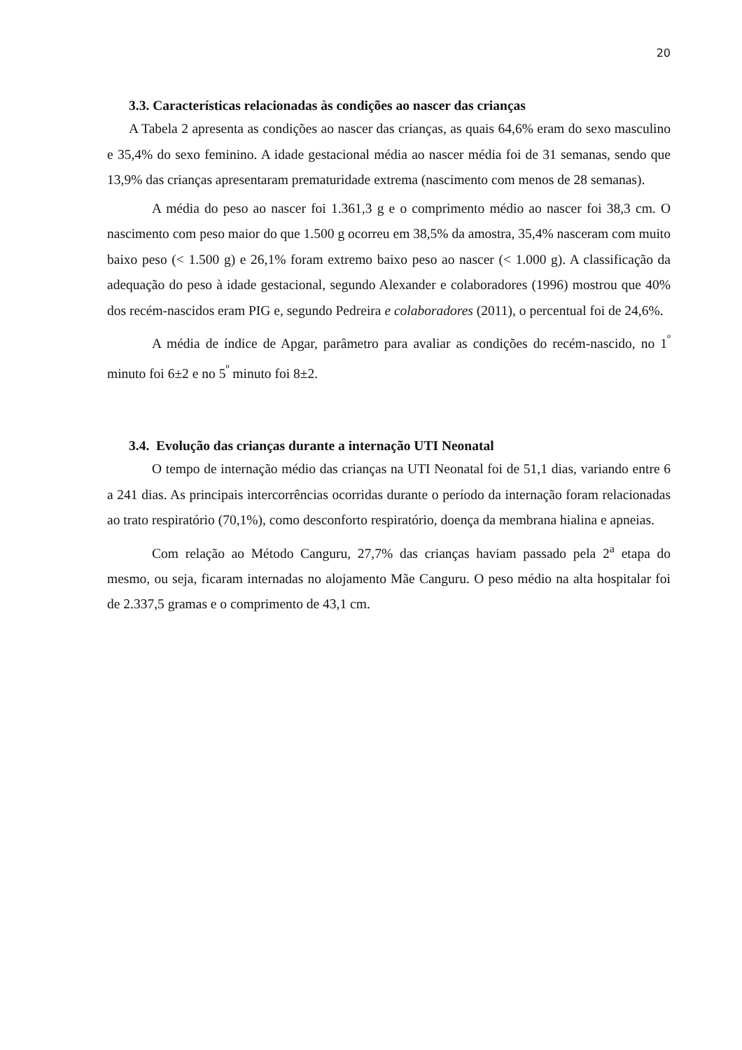20
3.3. Características relacionadas às condições ao nascer das crianças
A Tabela 2 apresenta as condições ao nascer das crianças, as quais 64,6% eram do sexo masculino e 35,4% do sexo feminino. A idade gestacional média ao nascer média foi de 31 semanas, sendo que 13,9% das crianças apresentaram prematuridade extrema (nascimento com menos de 28 semanas).
A média do peso ao nascer foi 1.361,3 g e o comprimento médio ao nascer foi 38,3 cm. O nascimento com peso maior do que 1.500 g ocorreu em 38,5% da amostra, 35,4% nasceram com muito baixo peso (< 1.500 g) e 26,1% foram extremo baixo peso ao nascer (< 1.000 g). A classificação da adequação do peso à idade gestacional, segundo Alexander e colaboradores (1996) mostrou que 40% dos recém-nascidos eram PIG e, segundo Pedreira e colaboradores (2011), o percentual foi de 24,6%.
A média de índice de Apgar, parâmetro para avaliar as condições do recém-nascido, no 1<sup>º</sup> minuto foi 6±2 e no 5<sup>º</sup> minuto foi 8±2.
3.4. Evolução das crianças durante a internação UTI Neonatal
O tempo de internação médio das crianças na UTI Neonatal foi de 51,1 dias, variando entre 6 a 241 dias. As principais intercorrências ocorridas durante o período da internação foram relacionadas ao trato respiratório (70,1%), como desconforto respiratório, doença da membrana hialina e apneias.
Com relação ao Método Canguru, 27,7% das crianças haviam passado pela 2<sup>a</sup> etapa do mesmo, ou seja, ficaram internadas no alojamento Mãe Canguru. O peso médio na alta hospitalar foi de 2.337,5 gramas e o comprimento de 43,1 cm.